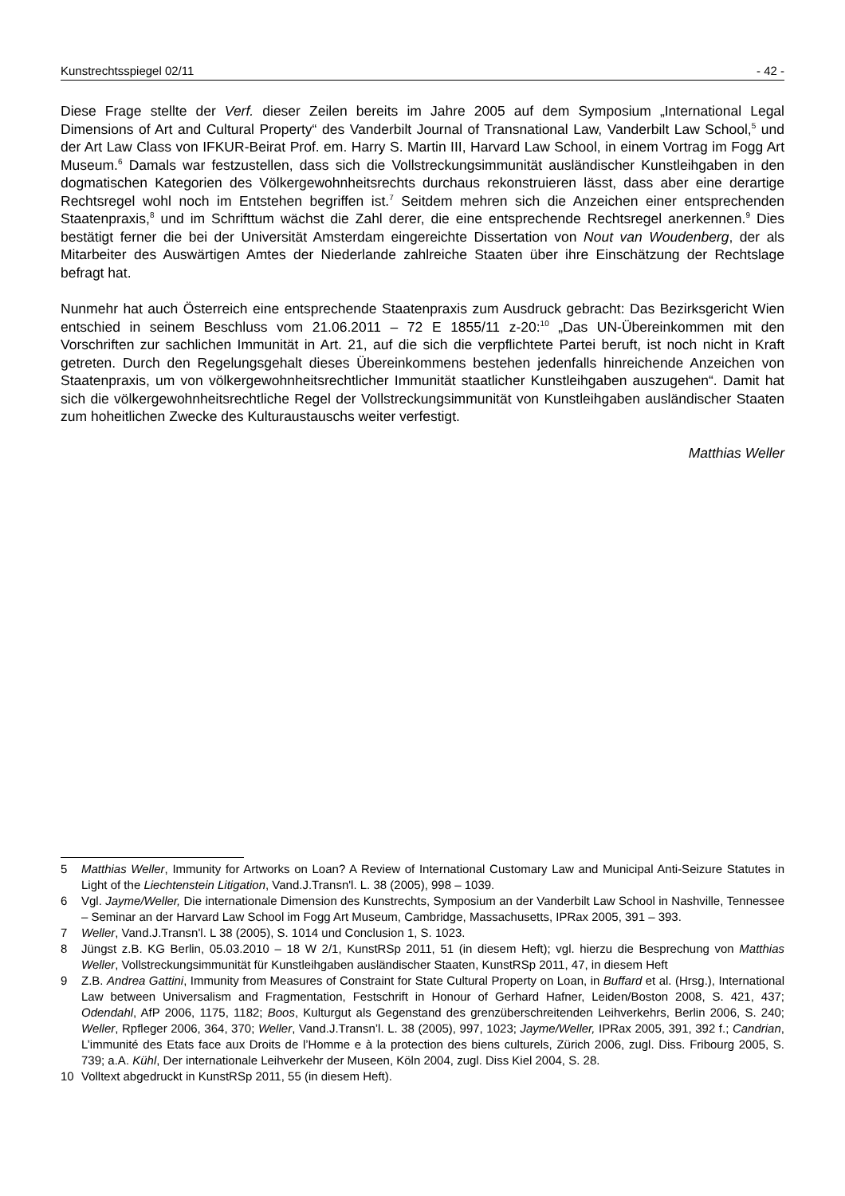Kunstrechtsspiegel 02/11 - 42 -
Diese Frage stellte der Verf. dieser Zeilen bereits im Jahre 2005 auf dem Symposium „International Legal Dimensions of Art and Cultural Property“ des Vanderbilt Journal of Transnational Law, Vanderbilt Law School,<sup>5</sup> und der Art Law Class von IFKUR-Beirat Prof. em. Harry S. Martin III, Harvard Law School, in einem Vortrag im Fogg Art Museum.<sup>6</sup> Damals war festzustellen, dass sich die Vollstreckungsimmunität ausländischer Kunstleihgaben in den dogmatischen Kategorien des Völkergewohnheitsrechts durchaus rekonstruieren lässt, dass aber eine derartige Rechtsregel wohl noch im Entstehen begriffen ist.<sup>7</sup> Seitdem mehren sich die Anzeichen einer entsprechenden Staatenpraxis,<sup>8</sup> und im Schrifttum wächst die Zahl derer, die eine entsprechende Rechtsregel anerkennen.<sup>9</sup> Dies bestätigt ferner die bei der Universität Amsterdam eingereichte Dissertation von Nout van Woudenberg, der als Mitarbeiter des Auswärtigen Amtes der Niederlande zahlreiche Staaten über ihre Einschätzung der Rechtslage befragt hat.
Nunmehr hat auch Österreich eine entsprechende Staatenpraxis zum Ausdruck gebracht: Das Bezirksgericht Wien entschied in seinem Beschluss vom 21.06.2011 – 72 E 1855/11 z-20:<sup>10</sup> „Das UN-Übereinkommen mit den Vorschriften zur sachlichen Immunität in Art. 21, auf die sich die verpflichtete Partei beruft, ist noch nicht in Kraft getreten. Durch den Regelungsgehalt dieses Übereinkommens bestehen jedenfalls hinreichende Anzeichen von Staatenpraxis, um von völkergewohnheitsrechtlicher Immunität staatlicher Kunstleihgaben auszugehen“. Damit hat sich die völkergewohnheitsrechtliche Regel der Vollstreckungsimmunität von Kunstleihgaben ausländischer Staaten zum hoheitlichen Zwecke des Kulturaustauschs weiter verfestigt.
Matthias Weller
5 Matthias Weller, Immunity for Artworks on Loan? A Review of International Customary Law and Municipal Anti-Seizure Statutes in Light of the Liechtenstein Litigation, Vand.J.Transn'l. L. 38 (2005), 998 – 1039.
6 Vgl. Jayme/Weller, Die internationale Dimension des Kunstrechts, Symposium an der Vanderbilt Law School in Nashville, Tennessee – Seminar an der Harvard Law School im Fogg Art Museum, Cambridge, Massachusetts, IPRax 2005, 391 – 393.
7 Weller, Vand.J.Transn'l. L 38 (2005), S. 1014 und Conclusion 1, S. 1023.
8 Jüngst z.B. KG Berlin, 05.03.2010 – 18 W 2/1, KunstRSp 2011, 51 (in diesem Heft); vgl. hierzu die Besprechung von Matthias Weller, Vollstreckungsimmunität für Kunstleihgaben ausländischer Staaten, KunstRSp 2011, 47, in diesem Heft
9 Z.B. Andrea Gattini, Immunity from Measures of Constraint for State Cultural Property on Loan, in Buffard et al. (Hrsg.), International Law between Universalism and Fragmentation, Festschrift in Honour of Gerhard Hafner, Leiden/Boston 2008, S. 421, 437; Odendahl, AfP 2006, 1175, 1182; Boos, Kulturgut als Gegenstand des grenzüberschreitenden Leihverkehrs, Berlin 2006, S. 240; Weller, Rpfleger 2006, 364, 370; Weller, Vand.J.Transn’l. L. 38 (2005), 997, 1023; Jayme/Weller, IPRax 2005, 391, 392 f.; Candrian, L’immunité des Etats face aux Droits de l’Homme e à la protection des biens culturels, Zürich 2006, zugl. Diss. Fribourg 2005, S. 739; a.A. Kühl, Der internationale Leihverkehr der Museen, Köln 2004, zugl. Diss Kiel 2004, S. 28.
10 Volltext abgedruckt in KunstRSp 2011, 55 (in diesem Heft).